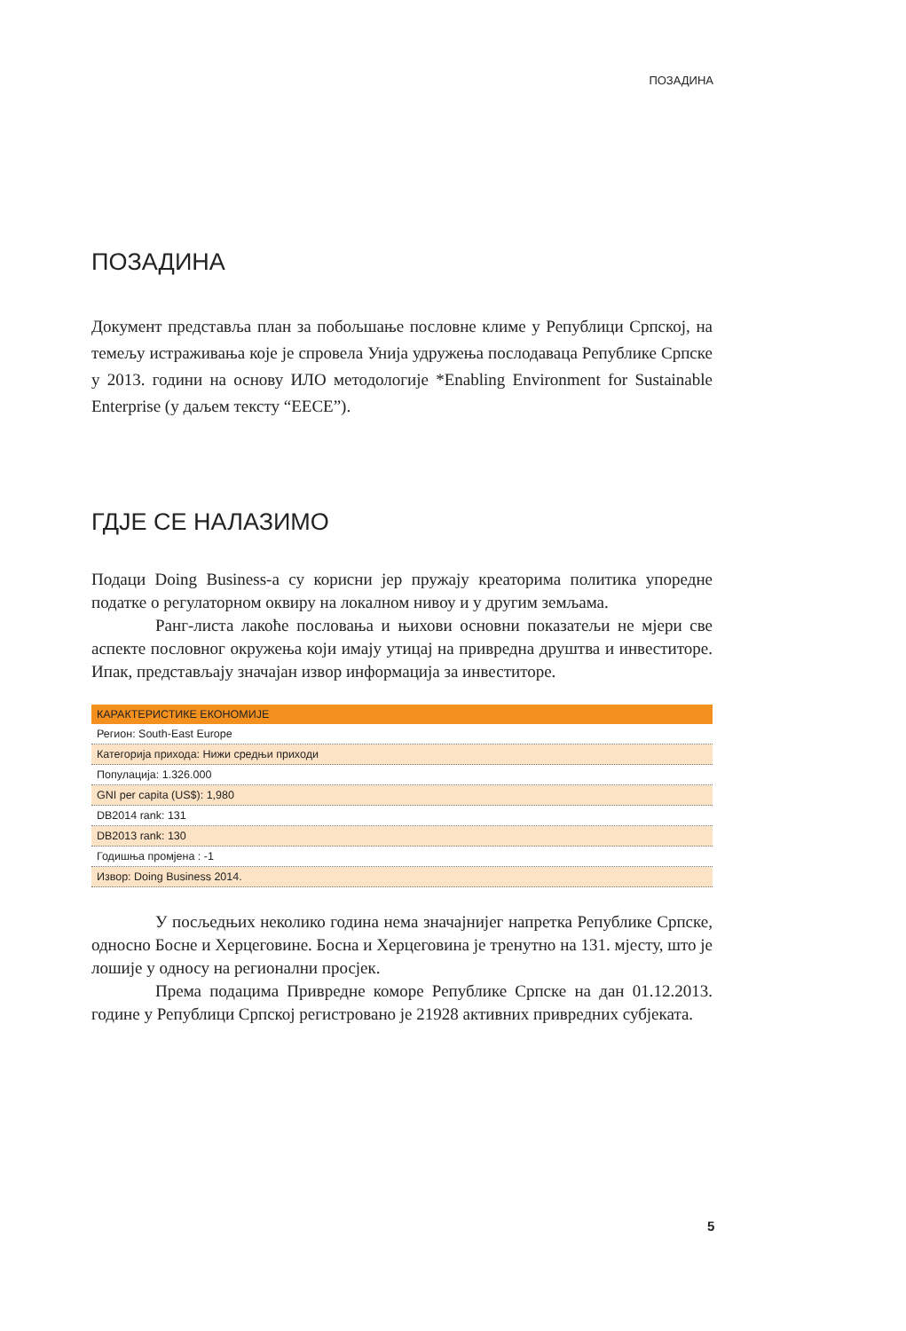ПОЗАДИНА
ПОЗАДИНА
Документ представља план за побољшање пословне климе у Републици Српској, на темељу истраживања које је спровела Унија удружења послодаваца Републике Српске у 2013. години на основу ИЛО методологије *Enabling Environment for Sustainable Enterprise (у даљем тексту “EECE”).
ГДЈЕ СЕ НАЛАЗИМО
Подаци Doing Business-а су корисни јер пружају креаторима политика упоредне податке о регулаторном оквиру на локалном нивоу и у другим земљама.
Ранг-листа лакоће пословања и њихови основни показатељи не мјери све аспекте пословног окружења који имају утицај на привредна друштва и инвеститоре. Ипак, представљају значајан извор информација за инвеститоре.
| КАРАКТЕРИСТИКЕ ЕКОНОМИЈЕ |
| --- |
| Регион: South-East Europe |
| Категорија прихода: Нижи средњи приходи |
| Популација: 1.326.000 |
| GNI per capita (US$): 1,980 |
| DB2014 rank: 131 |
| DB2013 rank: 130 |
| Годишња промјена : -1 |
| Извор: Doing Business 2014. |
У посљедњих неколико година нема значајнијег напретка Републике Српске, односно Босне и Херцеговине. Босна и Херцеговина је тренутно на 131. мјесту, што је лошије у односу на регионални просјек.
Према подацима Привредне коморе Републике Српске на дан 01.12.2013. године у Републици Српској регистровано је 21928 активних привредних субјеката.
5